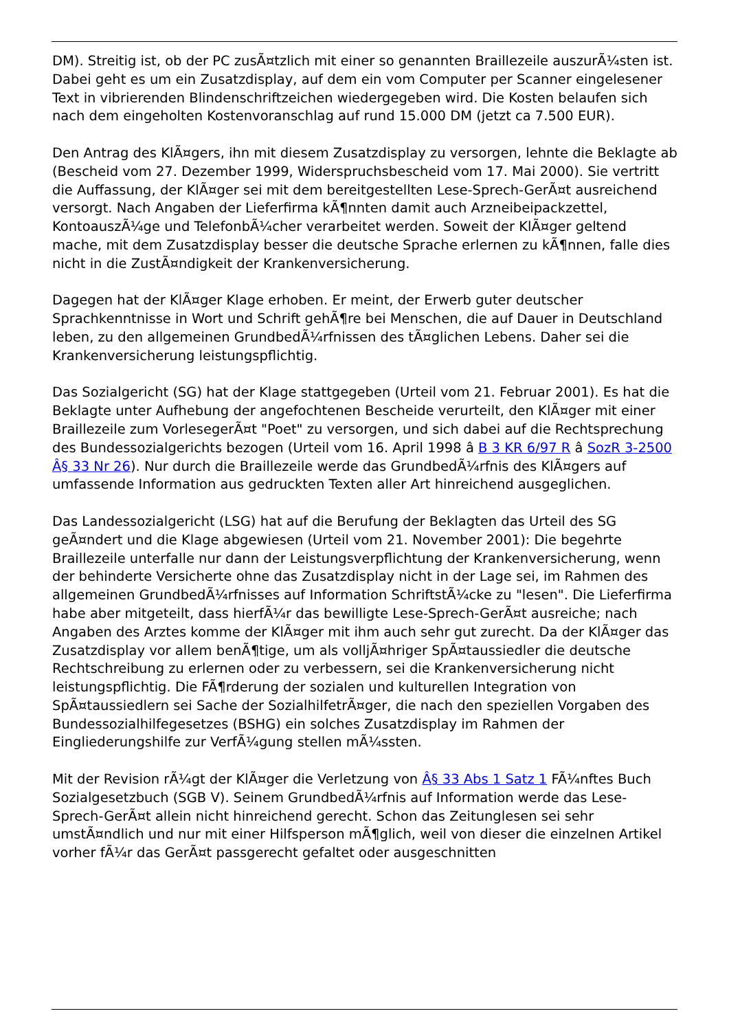DM). Streitig ist, ob der PC zusÃ¤tzlich mit einer so genannten Braillezeile auszurÃ¼sten ist. Dabei geht es um ein Zusatzdisplay, auf dem ein vom Computer per Scanner eingelesener Text in vibrierenden Blindenschriftzeichen wiedergegeben wird. Die Kosten belaufen sich nach dem eingeholten Kostenvoranschlag auf rund 15.000 DM (jetzt ca 7.500 EUR).
Den Antrag des KlÃ¤gers, ihn mit diesem Zusatzdisplay zu versorgen, lehnte die Beklagte ab (Bescheid vom 27. Dezember 1999, Widerspruchsbescheid vom 17. Mai 2000). Sie vertritt die Auffassung, der KlÃ¤ger sei mit dem bereitgestellten Lese-Sprech-GerÃ¤t ausreichend versorgt. Nach Angaben der Lieferfirma kÃ¶nnten damit auch Arzneibeipackzettel, KontoauszÃ¼ge und TelefonbÃ¼cher verarbeitet werden. Soweit der KlÃ¤ger geltend mache, mit dem Zusatzdisplay besser die deutsche Sprache erlernen zu kÃ¶nnen, falle dies nicht in die ZustÃ¤ndigkeit der Krankenversicherung.
Dagegen hat der KlÃ¤ger Klage erhoben. Er meint, der Erwerb guter deutscher Sprachkenntnisse in Wort und Schrift gehÃ¶re bei Menschen, die auf Dauer in Deutschland leben, zu den allgemeinen GrundbedÃ¼rfnissen des tÃ¤glichen Lebens. Daher sei die Krankenversicherung leistungspflichtig.
Das Sozialgericht (SG) hat der Klage stattgegeben (Urteil vom 21. Februar 2001). Es hat die Beklagte unter Aufhebung der angefochtenen Bescheide verurteilt, den KlÃ¤ger mit einer Braillezeile zum VorlesegerÃ¤t "Poet" zu versorgen, und sich dabei auf die Rechtsprechung des Bundessozialgerichts bezogen (Urteil vom 16. April 1998 â B 3 KR 6/97 R â SozR 3-2500 Â§ 33 Nr 26). Nur durch die Braillezeile werde das GrundbedÃ¼rfnis des KlÃ¤gers auf umfassende Information aus gedruckten Texten aller Art hinreichend ausgeglichen.
Das Landessozialgericht (LSG) hat auf die Berufung der Beklagten das Urteil des SG geÃ¤ndert und die Klage abgewiesen (Urteil vom 21. November 2001): Die begehrte Braillezeile unterfalle nur dann der Leistungsverpflichtung der Krankenversicherung, wenn der behinderte Versicherte ohne das Zusatzdisplay nicht in der Lage sei, im Rahmen des allgemeinen GrundbedÃ¼rfnisses auf Information SchriftstÃ¼cke zu "lesen". Die Lieferfirma habe aber mitgeteilt, dass hierfÃ¼r das bewilligte Lese-Sprech-GerÃ¤t ausreiche; nach Angaben des Arztes komme der KlÃ¤ger mit ihm auch sehr gut zurecht. Da der KlÃ¤ger das Zusatzdisplay vor allem benÃ¶tige, um als volljÃ¤hriger SpÃ¤taussiedler die deutsche Rechtschreibung zu erlernen oder zu verbessern, sei die Krankenversicherung nicht leistungspflichtig. Die FÃ¶rderung der sozialen und kulturellen Integration von SpÃ¤taussiedlern sei Sache der SozialhilfetrÃ¤ger, die nach den speziellen Vorgaben des Bundessozialhilfegesetzes (BSHG) ein solches Zusatzdisplay im Rahmen der Eingliederungshilfe zur VerfÃ¼gung stellen mÃ¼ssten.
Mit der Revision rÃ¼gt der KlÃ¤ger die Verletzung von Â§ 33 Abs 1 Satz 1 FÃ¼nftes Buch Sozialgesetzbuch (SGB V). Seinem GrundbedÃ¼rfnis auf Information werde das Lese-Sprech-GerÃ¤t allein nicht hinreichend gerecht. Schon das Zeitunglesen sei sehr umstÃ¤ndlich und nur mit einer Hilfsperson mÃ¶glich, weil von dieser die einzelnen Artikel vorher fÃ¼r das GerÃ¤t passgerecht gefaltet oder ausgeschnitten